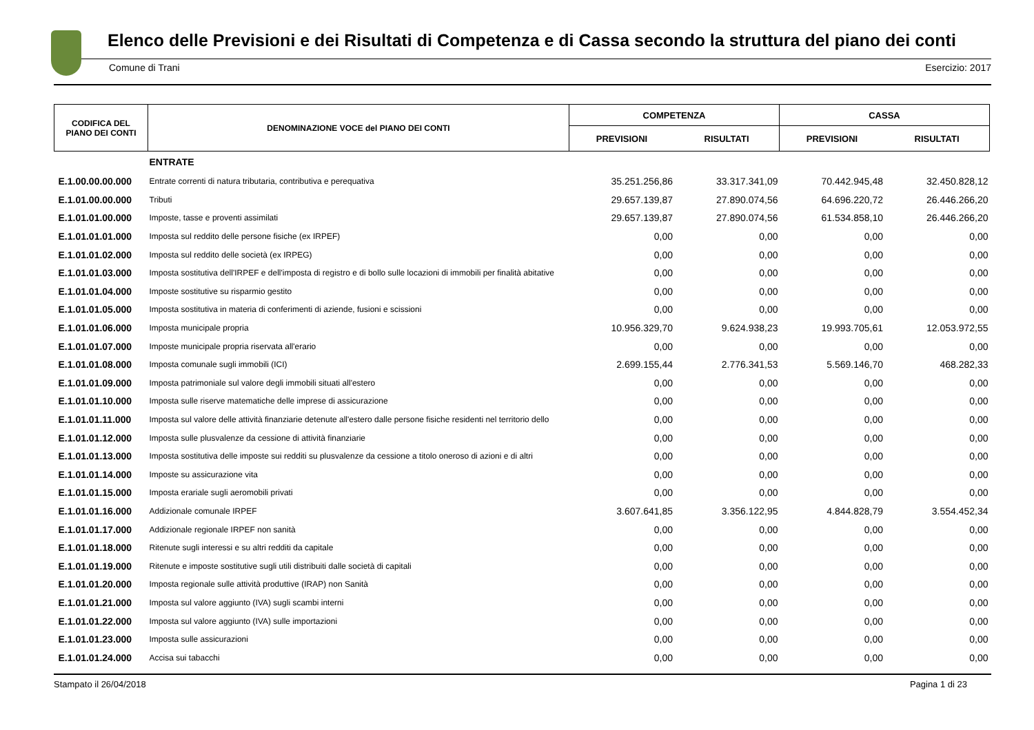Elenco delle Previsioni e dei Risultati di Competenza e di Cassa secondo la struttura del piano dei conti
Comune di Trani Esercizio: 2017
| CODIFICA DEL PIANO DEI CONTI | DENOMINAZIONE VOCE del PIANO DEI CONTI | COMPETENZA | | CASSA | |
| --- | --- | --- | --- | --- | --- |
| | | PREVISIONI | RISULTATI | PREVISIONI | RISULTATI |
| | ENTRATE | | | | |
| E.1.00.00.00.000 | Entrate correnti di natura tributaria, contributiva e perequativa | 35.251.256,86 | 33.317.341,09 | 70.442.945,48 | 32.450.828,12 |
| E.1.01.00.00.000 | Tributi | 29.657.139,87 | 27.890.074,56 | 64.696.220,72 | 26.446.266,20 |
| E.1.01.01.00.000 | Imposte, tasse e proventi assimilati | 29.657.139,87 | 27.890.074,56 | 61.534.858,10 | 26.446.266,20 |
| E.1.01.01.01.000 | Imposta sul reddito delle persone fisiche (ex IRPEF) | 0,00 | 0,00 | 0,00 | 0,00 |
| E.1.01.01.02.000 | Imposta sul reddito delle società (ex IRPEG) | 0,00 | 0,00 | 0,00 | 0,00 |
| E.1.01.01.03.000 | Imposta sostitutiva dell'IRPEF e dell'imposta di registro e di bollo sulle locazioni di immobili per finalità abitative | 0,00 | 0,00 | 0,00 | 0,00 |
| E.1.01.01.04.000 | Imposte sostitutive su risparmio gestito | 0,00 | 0,00 | 0,00 | 0,00 |
| E.1.01.01.05.000 | Imposta sostitutiva in materia di conferimenti di aziende, fusioni e scissioni | 0,00 | 0,00 | 0,00 | 0,00 |
| E.1.01.01.06.000 | Imposta municipale propria | 10.956.329,70 | 9.624.938,23 | 19.993.705,61 | 12.053.972,55 |
| E.1.01.01.07.000 | Imposte municipale propria riservata all'erario | 0,00 | 0,00 | 0,00 | 0,00 |
| E.1.01.01.08.000 | Imposta comunale sugli immobili (ICI) | 2.699.155,44 | 2.776.341,53 | 5.569.146,70 | 468.282,33 |
| E.1.01.01.09.000 | Imposta patrimoniale sul valore degli immobili situati all'estero | 0,00 | 0,00 | 0,00 | 0,00 |
| E.1.01.01.10.000 | Imposta sulle riserve matematiche delle imprese di assicurazione | 0,00 | 0,00 | 0,00 | 0,00 |
| E.1.01.01.11.000 | Imposta sul valore delle attività finanziarie detenute all'estero dalle persone fisiche residenti nel territorio dello | 0,00 | 0,00 | 0,00 | 0,00 |
| E.1.01.01.12.000 | Imposta sulle plusvalenze da cessione di attività finanziarie | 0,00 | 0,00 | 0,00 | 0,00 |
| E.1.01.01.13.000 | Imposta sostitutiva delle imposte sui redditi su plusvalenze da cessione a titolo oneroso di azioni e di altri | 0,00 | 0,00 | 0,00 | 0,00 |
| E.1.01.01.14.000 | Imposte su assicurazione vita | 0,00 | 0,00 | 0,00 | 0,00 |
| E.1.01.01.15.000 | Imposta erariale sugli aeromobili privati | 0,00 | 0,00 | 0,00 | 0,00 |
| E.1.01.01.16.000 | Addizionale comunale IRPEF | 3.607.641,85 | 3.356.122,95 | 4.844.828,79 | 3.554.452,34 |
| E.1.01.01.17.000 | Addizionale regionale IRPEF non sanità | 0,00 | 0,00 | 0,00 | 0,00 |
| E.1.01.01.18.000 | Ritenute sugli interessi e su altri redditi da capitale | 0,00 | 0,00 | 0,00 | 0,00 |
| E.1.01.01.19.000 | Ritenute e imposte sostitutive sugli utili distribuiti dalle società di capitali | 0,00 | 0,00 | 0,00 | 0,00 |
| E.1.01.01.20.000 | Imposta regionale sulle attività produttive (IRAP) non Sanità | 0,00 | 0,00 | 0,00 | 0,00 |
| E.1.01.01.21.000 | Imposta sul valore aggiunto (IVA) sugli scambi interni | 0,00 | 0,00 | 0,00 | 0,00 |
| E.1.01.01.22.000 | Imposta sul valore aggiunto (IVA) sulle importazioni | 0,00 | 0,00 | 0,00 | 0,00 |
| E.1.01.01.23.000 | Imposta sulle assicurazioni | 0,00 | 0,00 | 0,00 | 0,00 |
| E.1.01.01.24.000 | Accisa sui tabacchi | 0,00 | 0,00 | 0,00 | 0,00 |
Stampato il 26/04/2018 Pagina 1 di 23